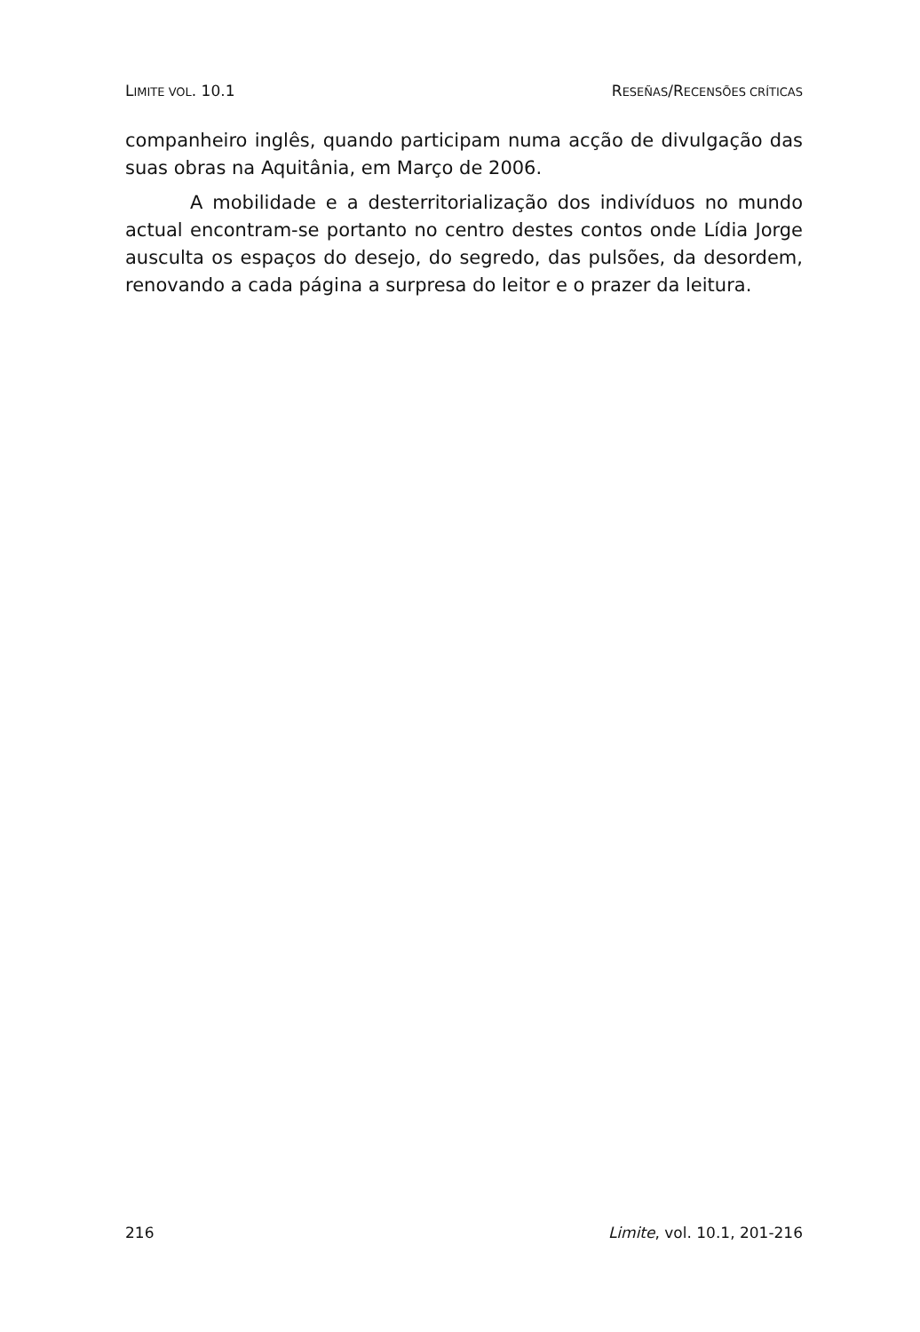LIMITE VOL. 10.1 RESEÑAS/RECENSÕES CRÍTICAS
companheiro inglês, quando participam numa acção de divulgação das suas obras na Aquitânia, em Março de 2006.
A mobilidade e a desterritorialização dos indivíduos no mundo actual encontram-se portanto no centro destes contos onde Lídia Jorge ausculta os espaços do desejo, do segredo, das pulsões, da desordem, renovando a cada página a surpresa do leitor e o prazer da leitura.
216 Limite, vol. 10.1, 201-216